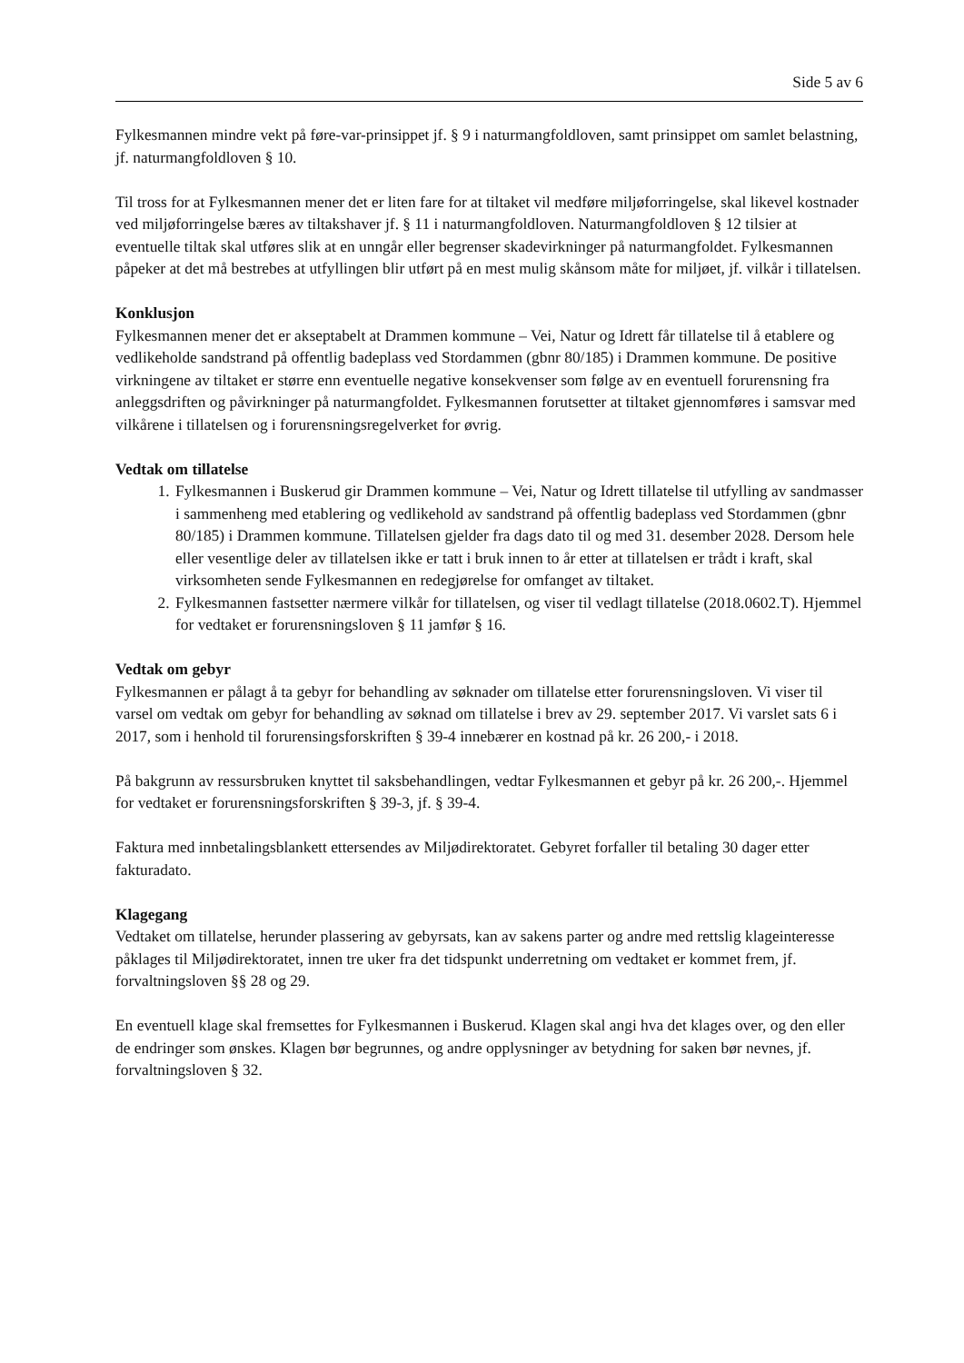Side 5 av 6
Fylkesmannen mindre vekt på føre-var-prinsippet jf. § 9 i naturmangfoldloven, samt prinsippet om samlet belastning, jf. naturmangfoldloven § 10.
Til tross for at Fylkesmannen mener det er liten fare for at tiltaket vil medføre miljøforringelse, skal likevel kostnader ved miljøforringelse bæres av tiltakshaver jf. § 11 i naturmangfoldloven. Naturmangfoldloven § 12 tilsier at eventuelle tiltak skal utføres slik at en unngår eller begrenser skadevirkninger på naturmangfoldet. Fylkesmannen påpeker at det må bestrebes at utfyllingen blir utført på en mest mulig skånsom måte for miljøet, jf. vilkår i tillatelsen.
Konklusjon
Fylkesmannen mener det er akseptabelt at Drammen kommune – Vei, Natur og Idrett får tillatelse til å etablere og vedlikeholde sandstrand på offentlig badeplass ved Stordammen (gbnr 80/185) i Drammen kommune. De positive virkningene av tiltaket er større enn eventuelle negative konsekvenser som følge av en eventuell forurensning fra anleggsdriften og påvirkninger på naturmangfoldet. Fylkesmannen forutsetter at tiltaket gjennomføres i samsvar med vilkårene i tillatelsen og i forurensningsregelverket for øvrig.
Vedtak om tillatelse
1. Fylkesmannen i Buskerud gir Drammen kommune – Vei, Natur og Idrett tillatelse til utfylling av sandmasser i sammenheng med etablering og vedlikehold av sandstrand på offentlig badeplass ved Stordammen (gbnr 80/185) i Drammen kommune. Tillatelsen gjelder fra dags dato til og med 31. desember 2028. Dersom hele eller vesentlige deler av tillatelsen ikke er tatt i bruk innen to år etter at tillatelsen er trådt i kraft, skal virksomheten sende Fylkesmannen en redegjørelse for omfanget av tiltaket.
2. Fylkesmannen fastsetter nærmere vilkår for tillatelsen, og viser til vedlagt tillatelse (2018.0602.T). Hjemmel for vedtaket er forurensningsloven § 11 jamfør § 16.
Vedtak om gebyr
Fylkesmannen er pålagt å ta gebyr for behandling av søknader om tillatelse etter forurensningsloven. Vi viser til varsel om vedtak om gebyr for behandling av søknad om tillatelse i brev av 29. september 2017. Vi varslet sats 6 i 2017, som i henhold til forurensingsforskriften § 39-4 innebærer en kostnad på kr. 26 200,- i 2018.
På bakgrunn av ressursbruken knyttet til saksbehandlingen, vedtar Fylkesmannen et gebyr på kr. 26 200,-. Hjemmel for vedtaket er forurensningsforskriften § 39-3, jf. § 39-4.
Faktura med innbetalingsblankett ettersendes av Miljødirektoratet. Gebyret forfaller til betaling 30 dager etter fakturadato.
Klagegang
Vedtaket om tillatelse, herunder plassering av gebyrsats, kan av sakens parter og andre med rettslig klageinteresse påklages til Miljødirektoratet, innen tre uker fra det tidspunkt underretning om vedtaket er kommet frem, jf. forvaltningsloven §§ 28 og 29.
En eventuell klage skal fremsettes for Fylkesmannen i Buskerud. Klagen skal angi hva det klages over, og den eller de endringer som ønskes. Klagen bør begrunnes, og andre opplysninger av betydning for saken bør nevnes, jf. forvaltningsloven § 32.